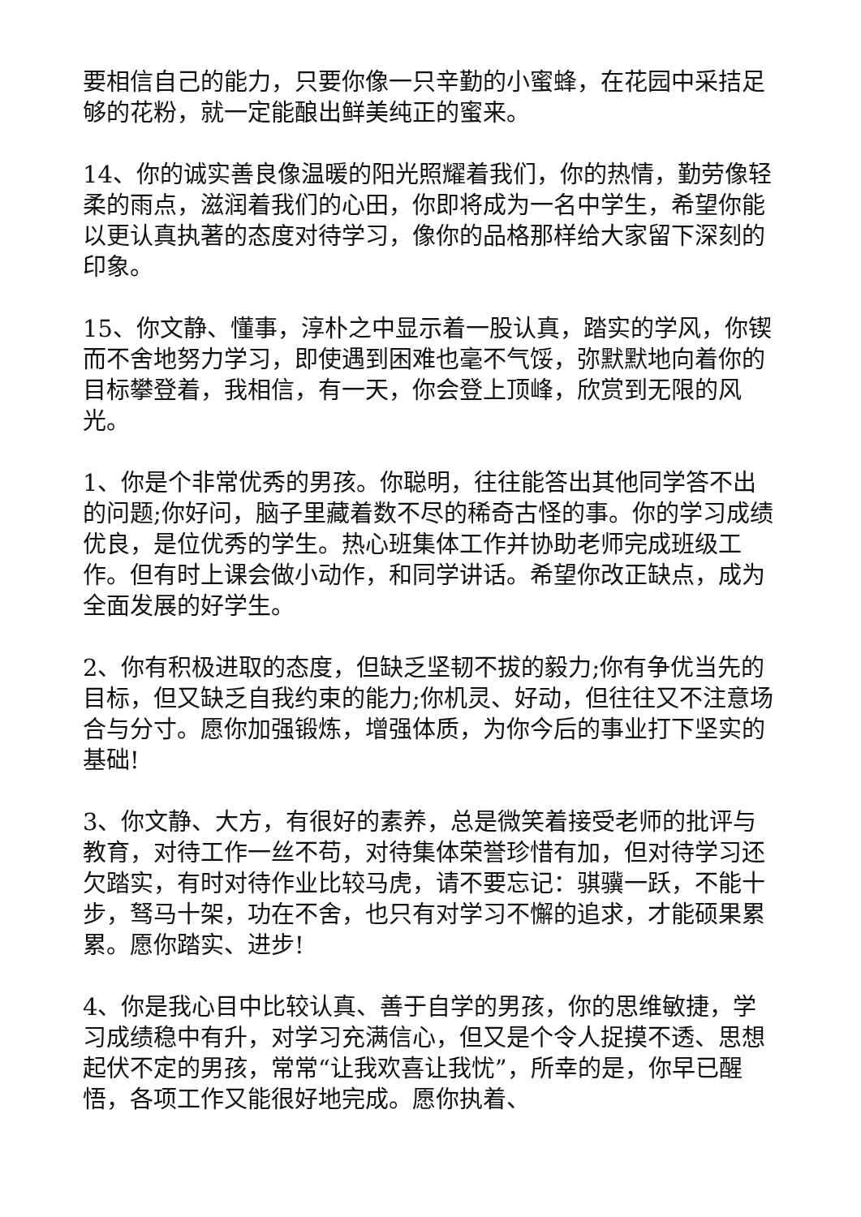要相信自己的能力，只要你像一只辛勤的小蜜蜂，在花园中采拮足够的花粉，就一定能酿出鲜美纯正的蜜来。
14、你的诚实善良像温暖的阳光照耀着我们，你的热情，勤劳像轻柔的雨点，滋润着我们的心田，你即将成为一名中学生，希望你能以更认真执著的态度对待学习，像你的品格那样给大家留下深刻的印象。
15、你文静、懂事，淳朴之中显示着一股认真，踏实的学风，你锲而不舍地努力学习，即使遇到困难也毫不气馁，弥默默地向着你的目标攀登着，我相信，有一天，你会登上顶峰，欣赏到无限的风光。
1、你是个非常优秀的男孩。你聪明，往往能答出其他同学答不出的问题;你好问，脑子里藏着数不尽的稀奇古怪的事。你的学习成绩优良，是位优秀的学生。热心班集体工作并协助老师完成班级工作。但有时上课会做小动作，和同学讲话。希望你改正缺点，成为全面发展的好学生。
2、你有积极进取的态度，但缺乏坚韧不拔的毅力;你有争优当先的目标，但又缺乏自我约束的能力;你机灵、好动，但往往又不注意场合与分寸。愿你加强锻炼，增强体质，为你今后的事业打下坚实的基础!
3、你文静、大方，有很好的素养，总是微笑着接受老师的批评与教育，对待工作一丝不苟，对待集体荣誉珍惜有加，但对待学习还欠踏实，有时对待作业比较马虎，请不要忘记：骐骥一跃，不能十步，驽马十架，功在不舍，也只有对学习不懈的追求，才能硕果累累。愿你踏实、进步!
4、你是我心目中比较认真、善于自学的男孩，你的思维敏捷，学习成绩稳中有升，对学习充满信心，但又是个令人捉摸不透、思想起伏不定的男孩，常常“让我欢喜让我忧”，所幸的是，你早已醒悟，各项工作又能很好地完成。愿你执着、